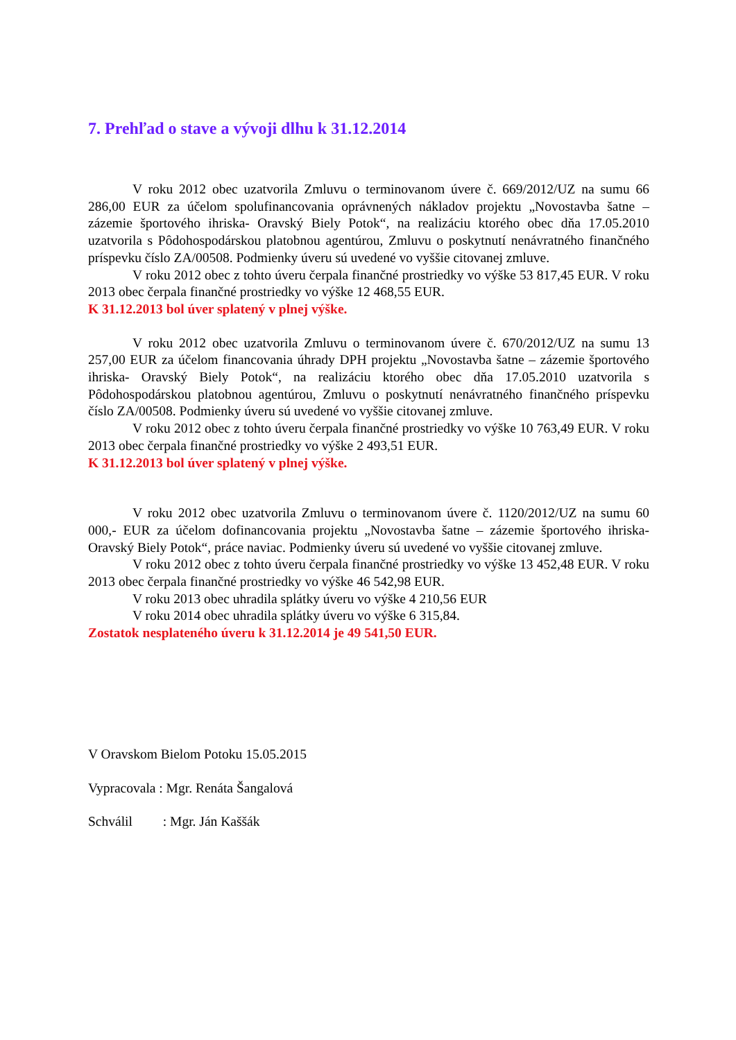7. Prehľad o stave a vývoji dlhu k 31.12.2014
V roku 2012 obec uzatvorila Zmluvu o terminovanom úvere č. 669/2012/UZ na sumu 66 286,00 EUR za účelom spolufinancovania oprávnených nákladov projektu „Novostavba šatne – zázemie športového ihriska- Oravský Biely Potok“, na realizáciu ktorého obec dňa 17.05.2010 uzatvorila s Pôdohospodárskou platobnou agentúrou, Zmluvu o poskytnutí nenávratného finančného príspevku číslo ZA/00508. Podmienky úveru sú uvedené vo vyššie citovanej zmluve.
V roku 2012 obec z tohto úveru čerpala finančné prostriedky vo výške 53 817,45 EUR. V roku 2013 obec čerpala finančné prostriedky vo výške 12 468,55 EUR.
K 31.12.2013 bol úver splatený v plnej výške.
V roku 2012 obec uzatvorila Zmluvu o terminovanom úvere č. 670/2012/UZ na sumu 13 257,00 EUR za účelom financovania úhrady DPH projektu „Novostavba šatne – zázemie športového ihriska- Oravský Biely Potok“, na realizáciu ktorého obec dňa 17.05.2010 uzatvorila s Pôdohospodárskou platobnou agentúrou, Zmluvu o poskytnutí nenávratného finančného príspevku číslo ZA/00508. Podmienky úveru sú uvedené vo vyššie citovanej zmluve.
V roku 2012 obec z tohto úveru čerpala finančné prostriedky vo výške 10 763,49 EUR. V roku 2013 obec čerpala finančné prostriedky vo výške 2 493,51 EUR.
K 31.12.2013 bol úver splatený v plnej výške.
V roku 2012 obec uzatvorila Zmluvu o terminovanom úvere č. 1120/2012/UZ na sumu 60 000,- EUR za účelom dofinancovania projektu „Novostavba šatne – zázemie športového ihriska- Oravský Biely Potok“, práce naviac. Podmienky úveru sú uvedené vo vyššie citovanej zmluve.
V roku 2012 obec z tohto úveru čerpala finančné prostriedky vo výške 13 452,48 EUR. V roku 2013 obec čerpala finančné prostriedky vo výške 46 542,98 EUR.
V roku 2013 obec uhradila splátky úveru vo výške 4 210,56 EUR
V roku 2014 obec uhradila splátky úveru vo výške 6 315,84.
Zostatok nesplateného úveru k 31.12.2014 je 49 541,50 EUR.
V Oravskom Bielom Potoku 15.05.2015
Vypracovala : Mgr. Renáta Šangalová
Schválil : Mgr. Ján Kaššák